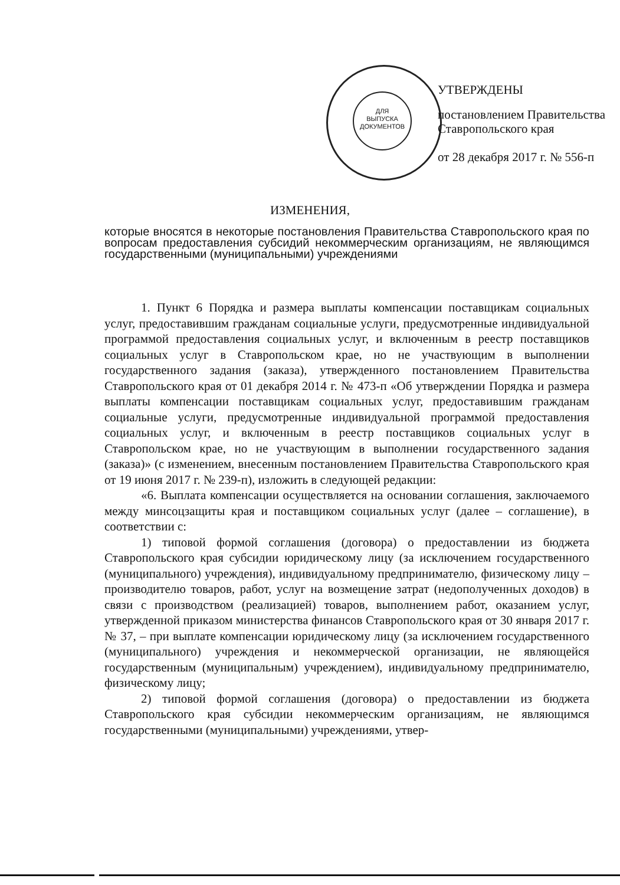ДЛЯ
ВЫПУСКА
ДОКУМЕНТОВ
УТВЕРЖДЕНЫ
постановлением Правительства
Ставропольского края
от 28 декабря 2017 г. № 556-п
ИЗМЕНЕНИЯ,
которые вносятся в некоторые постановления Правительства Ставропольского края по вопросам предоставления субсидий некоммерческим организациям, не являющимся государственными (муниципальными) учреждениями
1. Пункт 6 Порядка и размера выплаты компенсации поставщикам социальных услуг, предоставившим гражданам социальные услуги, предусмотренные индивидуальной программой предоставления социальных услуг, и включенным в реестр поставщиков социальных услуг в Ставропольском крае, но не участвующим в выполнении государственного задания (заказа), утвержденного постановлением Правительства Ставропольского края от 01 декабря 2014 г. № 473-п «Об утверждении Порядка и размера выплаты компенсации поставщикам социальных услуг, предоставившим гражданам социальные услуги, предусмотренные индивидуальной программой предоставления социальных услуг, и включенным в реестр поставщиков социальных услуг в Ставропольском крае, но не участвующим в выполнении государственного задания (заказа)» (с изменением, внесенным постановлением Правительства Ставропольского края от 19 июня 2017 г. № 239-п), изложить в следующей редакции:
«6. Выплата компенсации осуществляется на основании соглашения, заключаемого между минсоцзащиты края и поставщиком социальных услуг (далее – соглашение), в соответствии с:
1) типовой формой соглашения (договора) о предоставлении из бюджета Ставропольского края субсидии юридическому лицу (за исключением государственного (муниципального) учреждения), индивидуальному предпринимателю, физическому лицу – производителю товаров, работ, услуг на возмещение затрат (недополученных доходов) в связи с производством (реализацией) товаров, выполнением работ, оказанием услуг, утвержденной приказом министерства финансов Ставропольского края от 30 января 2017 г. № 37, – при выплате компенсации юридическому лицу (за исключением государственного (муниципального) учреждения и некоммерческой организации, не являющейся государственным (муниципальным) учреждением), индивидуальному предпринимателю, физическому лицу;
2) типовой формой соглашения (договора) о предоставлении из бюджета Ставропольского края субсидии некоммерческим организациям, не являющимся государственными (муниципальными) учреждениями, утвер-